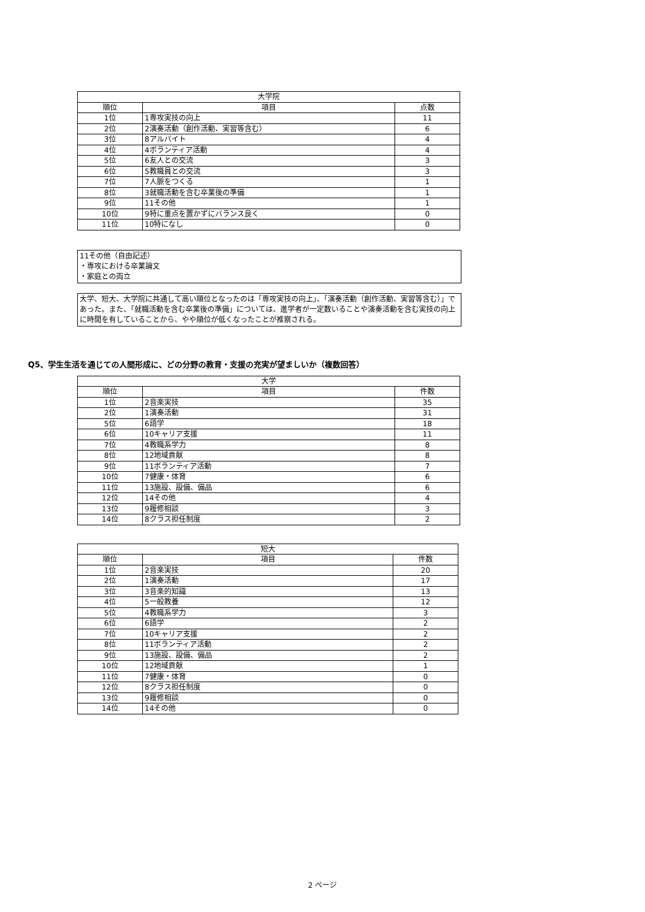| 大学院 | | |
| --- | --- | --- |
| 順位 | 項目 | 点数 |
| 1位 | 1専攻実技の向上 | 11 |
| 2位 | 2演奏活動（創作活動、実習等含む） | 6 |
| 3位 | 8アルバイト | 4 |
| 4位 | 4ボランティア活動 | 4 |
| 5位 | 6友人との交流 | 3 |
| 6位 | 5教職員との交流 | 3 |
| 7位 | 7人脈をつくる | 1 |
| 8位 | 3就職活動を含む卒業後の準備 | 1 |
| 9位 | 11その他 | 1 |
| 10位 | 9特に重点を置かずにバランス良く | 0 |
| 11位 | 10特になし | 0 |
11その他（自由記述）
・専攻における卒業論文
・家庭との両立
大学、短大、大学院に共通して高い順位となったのは「専攻実技の向上」、「演奏活動（創作活動、実習等含む）」であった。また、「就職活動を含む卒業後の準備」については、進学者が一定数いることや演奏活動を含む実技の向上に時間を有していることから、やや順位が低くなったことが推察される。
Q5、学生生活を通じての人間形成に、どの分野の教育・支援の充実が望ましいか（複数回答）
| 大学 | | |
| --- | --- | --- |
| 順位 | 項目 | 件数 |
| 1位 | 2音楽実技 | 35 |
| 2位 | 1演奏活動 | 31 |
| 5位 | 6語学 | 18 |
| 6位 | 10キャリア支援 | 11 |
| 7位 | 4教職系学力 | 8 |
| 8位 | 12地域貢献 | 8 |
| 9位 | 11ボランティア活動 | 7 |
| 10位 | 7健康・体育 | 6 |
| 11位 | 13施設、設備、備品 | 6 |
| 12位 | 14その他 | 4 |
| 13位 | 9履修相談 | 3 |
| 14位 | 8クラス担任制度 | 2 |
| 短大 | | |
| --- | --- | --- |
| 順位 | 項目 | 件数 |
| 1位 | 2音楽実技 | 20 |
| 2位 | 1演奏活動 | 17 |
| 3位 | 3音楽的知識 | 13 |
| 4位 | 5一般教養 | 12 |
| 5位 | 4教職系学力 | 3 |
| 6位 | 6語学 | 2 |
| 7位 | 10キャリア支援 | 2 |
| 8位 | 11ボランティア活動 | 2 |
| 9位 | 13施設、設備、備品 | 2 |
| 10位 | 12地域貢献 | 1 |
| 11位 | 7健康・体育 | 0 |
| 12位 | 8クラス担任制度 | 0 |
| 13位 | 9履修相談 | 0 |
| 14位 | 14その他 | 0 |
2 ページ